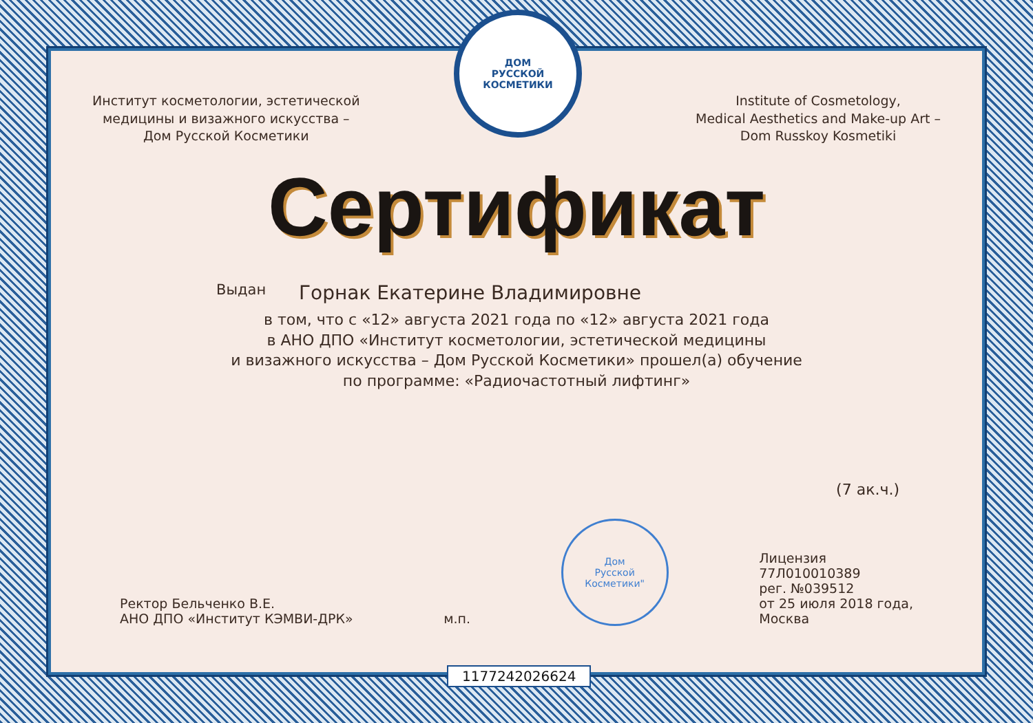ДОМ
РУССКОЙ
КОСМЕТИКИ
Институт косметологии, эстетической
медицины и визажного искусства –
Дом Русской Косметики
Institute of Cosmetology,
Medical Aesthetics and Make-up Art –
Dom Russkoy Kosmetiki
Сертификат
Выдан Горнак Екатерине Владимировне
в том, что с «12» августа 2021 года по «12» августа 2021 года
в АНО ДПО «Институт косметологии, эстетической медицины
и визажного искусства – Дом Русской Косметики» прошел(а) обучение
по программе: «Радиочастотный лифтинг»
(7 ак.ч.)
Ректор Бельченко В.Е.
АНО ДПО «Институт КЭМВИ-ДРК»
м.п.
Дом
Русской
Косметики"
Лицензия
77Л010010389
рег. №039512
от 25 июля 2018 года,
Москва
1177242026624